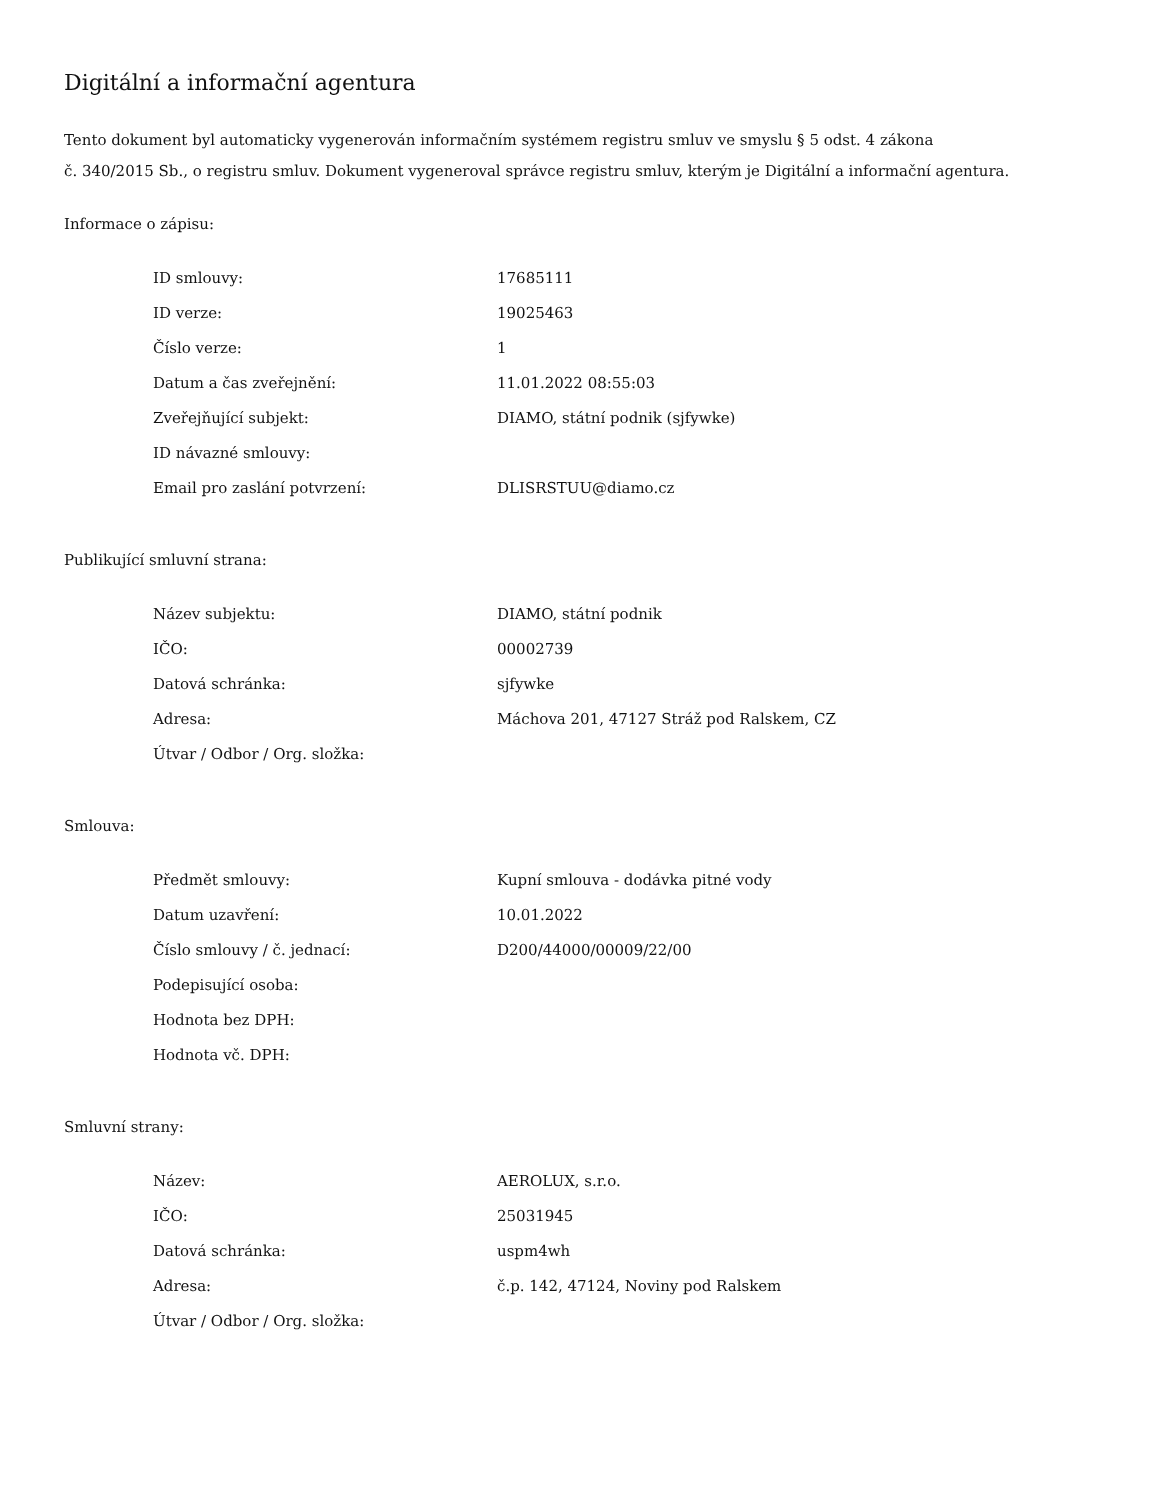Digitální a informační agentura
Tento dokument byl automaticky vygenerován informačním systémem registru smluv ve smyslu § 5 odst. 4 zákona
č. 340/2015 Sb., o registru smluv. Dokument vygeneroval správce registru smluv, kterým je Digitální a informační agentura.
Informace o zápisu:
| ID smlouvy: | 17685111 |
| ID verze: | 19025463 |
| Číslo verze: | 1 |
| Datum a čas zveřejnění: | 11.01.2022 08:55:03 |
| Zveřejňující subjekt: | DIAMO, státní podnik (sjfywke) |
| ID návazné smlouvy: | |
| Email pro zaslání potvrzení: | DLISRSTUU@diamo.cz |
Publikující smluvní strana:
| Název subjektu: | DIAMO, státní podnik |
| IČO: | 00002739 |
| Datová schránka: | sjfywke |
| Adresa: | Máchova 201, 47127 Stráž pod Ralskem, CZ |
| Útvar / Odbor / Org. složka: | |
Smlouva:
| Předmět smlouvy: | Kupní smlouva - dodávka pitné vody |
| Datum uzavření: | 10.01.2022 |
| Číslo smlouvy / č. jednací: | D200/44000/00009/22/00 |
| Podepisující osoba: | |
| Hodnota bez DPH: | |
| Hodnota vč. DPH: | |
Smluvní strany:
| Název: | AEROLUX, s.r.o. |
| IČO: | 25031945 |
| Datová schránka: | uspm4wh |
| Adresa: | č.p. 142, 47124, Noviny pod Ralskem |
| Útvar / Odbor / Org. složka: | |